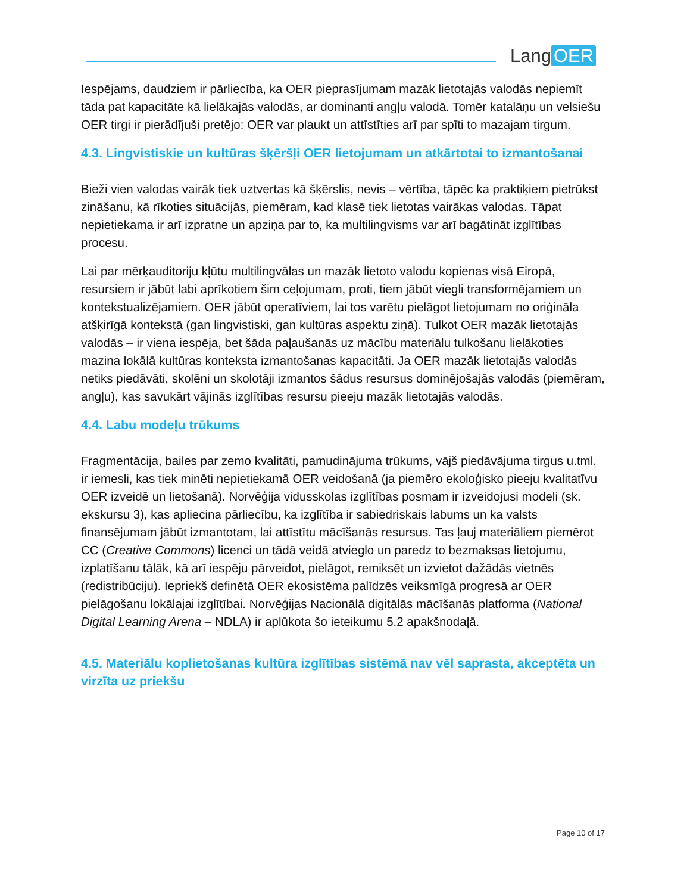Lang OER
Iespējams, daudziem ir pārliecība, ka OER pieprasījumam mazāk lietotajās valodās nepiemīt tāda pat kapacitāte kā lielākajās valodās, ar dominanti angļu valodā. Tomēr katalāņu un velsiešu OER tirgi ir pierādījuši pretējo: OER var plaukt un attīstīties arī par spīti to mazajam tirgum.
4.3. Lingvistiskie un kultūras šķēršļi OER lietojumam un atkārtotai to izmantošanai
Bieži vien valodas vairāk tiek uztvertas kā šķērslis, nevis – vērtība, tāpēc ka praktiķiem pietrūkst zināšanu, kā rīkoties situācijās, piemēram, kad klasē tiek lietotas vairākas valodas. Tāpat nepietiekama ir arī izpratne un apziņa par to, ka multilingvisms var arī bagātināt izglītības procesu.
Lai par mērķauditoriju kļūtu multilingvālas un mazāk lietoto valodu kopienas visā Eiropā, resursiem ir jābūt labi aprīkotiem šim ceļojumam, proti, tiem jābūt viegli transformējamiem un kontekstualizējamiem. OER jābūt operatīviem, lai tos varētu pielāgot lietojumam no oriģināla atšķirīgā kontekstā (gan lingvistiski, gan kultūras aspektu ziņā). Tulkot OER mazāk lietotajās valodās – ir viena iespēja, bet šāda paļaušanās uz mācību materiālu tulkošanu lielākoties mazina lokālā kultūras konteksta izmantošanas kapacitāti. Ja OER mazāk lietotajās valodās netiks piedāvāti, skolēni un skolotāji izmantos šādus resursus dominējošajās valodās (piemēram, angļu), kas savukārt vājinās izglītības resursu pieeju mazāk lietotajās valodās.
4.4. Labu modeļu trūkums
Fragmentācija, bailes par zemo kvalitāti, pamudinājuma trūkums, vājš piedāvājuma tirgus u.tml. ir iemesli, kas tiek minēti nepietiekamā OER veidošanā (ja piemēro ekoloģisko pieeju kvalitatīvu OER izveidē un lietošanā). Norvēģija vidusskolas izglītības posmam ir izveidojusi modeli (sk. ekskursu 3), kas apliecina pārliecību, ka izglītība ir sabiedriskais labums un ka valsts finansējumam jābūt izmantotam, lai attīstītu mācīšanās resursus. Tas ļauj materiāliem piemērot CC (Creative Commons) licenci un tādā veidā atvieglo un paredz to bezmaksas lietojumu, izplatīšanu tālāk, kā arī iespēju pārveidot, pielāgot, remiksēt un izvietot dažādās vietnēs (redistribūciju). Iepriekš definētā OER ekosistēma palīdzēs veiksmīgā progresā ar OER pielāgošanu lokālajai izglītībai. Norvēģijas Nacionālā digitālās mācīšanās platforma (National Digital Learning Arena – NDLA) ir aplūkota šo ieteikumu 5.2 apakšnodaļā.
4.5. Materiālu koplietošanas kultūra izglītības sistēmā nav vēl saprasta, akceptēta un virzīta uz priekšu
Page 10 of 17